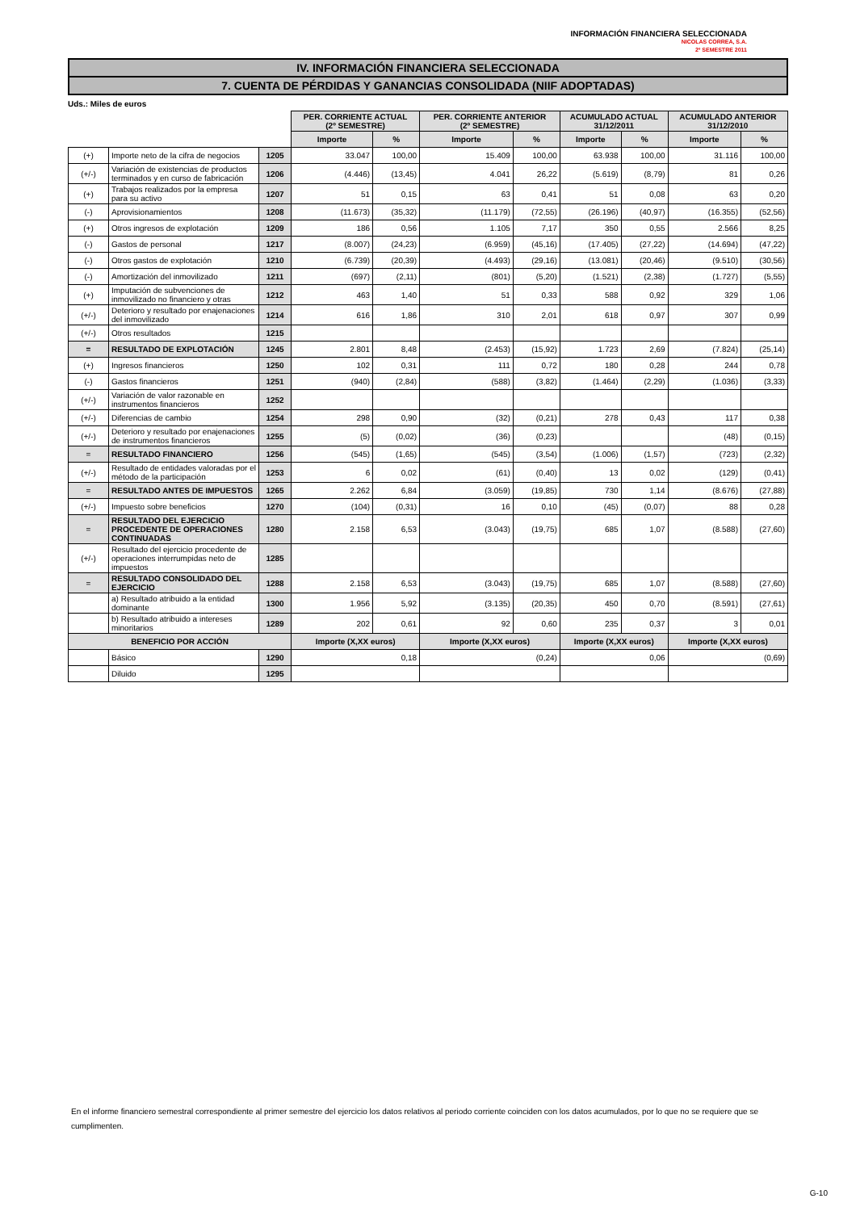INFORMACIÓN FINANCIERA SELECCIONADA
NICOLAS CORREA, S.A.
2º SEMESTRE 2011
IV. INFORMACIÓN FINANCIERA SELECCIONADA
7. CUENTA DE PÉRDIDAS Y GANANCIAS CONSOLIDADA (NIIF ADOPTADAS)
Uds.: Miles de euros
| | | | PER. CORRIENTE ACTUAL (2º SEMESTRE) | | PER. CORRIENTE ANTERIOR (2º SEMESTRE) | | ACUMULADO ACTUAL 31/12/2011 | | ACUMULADO ANTERIOR 31/12/2010 | |
| | | | Importe | % | Importe | % | Importe | % | Importe | % |
| (+) | Importe neto de la cifra de negocios | 1205 | 33.047 | 100,00 | 15.409 | 100,00 | 63.938 | 100,00 | 31.116 | 100,00 |
| (+/-) | Variación de existencias de productos terminados y en curso de fabricación | 1206 | (4.446) | (13,45) | 4.041 | 26,22 | (5.619) | (8,79) | 81 | 0,26 |
| (+) | Trabajos realizados por la empresa para su activo | 1207 | 51 | 0,15 | 63 | 0,41 | 51 | 0,08 | 63 | 0,20 |
| (-) | Aprovisionamientos | 1208 | (11.673) | (35,32) | (11.179) | (72,55) | (26.196) | (40,97) | (16.355) | (52,56) |
| (+) | Otros ingresos de explotación | 1209 | 186 | 0,56 | 1.105 | 7,17 | 350 | 0,55 | 2.566 | 8,25 |
| (-) | Gastos de personal | 1217 | (8.007) | (24,23) | (6.959) | (45,16) | (17.405) | (27,22) | (14.694) | (47,22) |
| (-) | Otros gastos de explotación | 1210 | (6.739) | (20,39) | (4.493) | (29,16) | (13.081) | (20,46) | (9.510) | (30,56) |
| (-) | Amortización del inmovilizado | 1211 | (697) | (2,11) | (801) | (5,20) | (1.521) | (2,38) | (1.727) | (5,55) |
| (+) | Imputación de subvenciones de inmovilizado no financiero y otras | 1212 | 463 | 1,40 | 51 | 0,33 | 588 | 0,92 | 329 | 1,06 |
| (+/-) | Deterioro y resultado por enajenaciones del inmovilizado | 1214 | 616 | 1,86 | 310 | 2,01 | 618 | 0,97 | 307 | 0,99 |
| (+/-) | Otros resultados | 1215 | | | | | | | | |
| = | RESULTADO DE EXPLOTACIÓN | 1245 | 2.801 | 8,48 | (2.453) | (15,92) | 1.723 | 2,69 | (7.824) | (25,14) |
| (+) | Ingresos financieros | 1250 | 102 | 0,31 | 111 | 0,72 | 180 | 0,28 | 244 | 0,78 |
| (-) | Gastos financieros | 1251 | (940) | (2,84) | (588) | (3,82) | (1.464) | (2,29) | (1.036) | (3,33) |
| (+/-) | Variación de valor razonable en instrumentos financieros | 1252 | | | | | | | | |
| (+/-) | Diferencias de cambio | 1254 | 298 | 0,90 | (32) | (0,21) | 278 | 0,43 | 117 | 0,38 |
| (+/-) | Deterioro y resultado por enajenaciones de instrumentos financieros | 1255 | (5) | (0,02) | (36) | (0,23) | | | (48) | (0,15) |
| = | RESULTADO FINANCIERO | 1256 | (545) | (1,65) | (545) | (3,54) | (1.006) | (1,57) | (723) | (2,32) |
| (+/-) | Resultado de entidades valoradas por el método de la participación | 1253 | 6 | 0,02 | (61) | (0,40) | 13 | 0,02 | (129) | (0,41) |
| = | RESULTADO ANTES DE IMPUESTOS | 1265 | 2.262 | 6,84 | (3.059) | (19,85) | 730 | 1,14 | (8.676) | (27,88) |
| (+/-) | Impuesto sobre beneficios | 1270 | (104) | (0,31) | 16 | 0,10 | (45) | (0,07) | 88 | 0,28 |
| = | RESULTADO DEL EJERCICIO PROCEDENTE DE OPERACIONES CONTINUADAS | 1280 | 2.158 | 6,53 | (3.043) | (19,75) | 685 | 1,07 | (8.588) | (27,60) |
| (+/-) | Resultado del ejercicio procedente de operaciones interrumpidas neto de impuestos | 1285 | | | | | | | | |
| = | RESULTADO CONSOLIDADO DEL EJERCICIO | 1288 | 2.158 | 6,53 | (3.043) | (19,75) | 685 | 1,07 | (8.588) | (27,60) |
| | a) Resultado atribuido a la entidad dominante | 1300 | 1.956 | 5,92 | (3.135) | (20,35) | 450 | 0,70 | (8.591) | (27,61) |
| | b) Resultado atribuido a intereses minoritarios | 1289 | 202 | 0,61 | 92 | 0,60 | 235 | 0,37 | 3 | 0,01 |
| BENEFICIO POR ACCIÓN | | | Importe (X,XX euros) | | Importe (X,XX euros) | | Importe (X,XX euros) | | Importe (X,XX euros) | |
| | Básico | 1290 | 0,18 | | (0,24) | | 0,06 | | (0,69) | |
| | Diluido | 1295 | | | | | | | | |
En el informe financiero semestral correspondiente al primer semestre del ejercicio los datos relativos al periodo corriente coinciden con los datos acumulados, por lo que no se requiere que se cumplimenten.
G-10